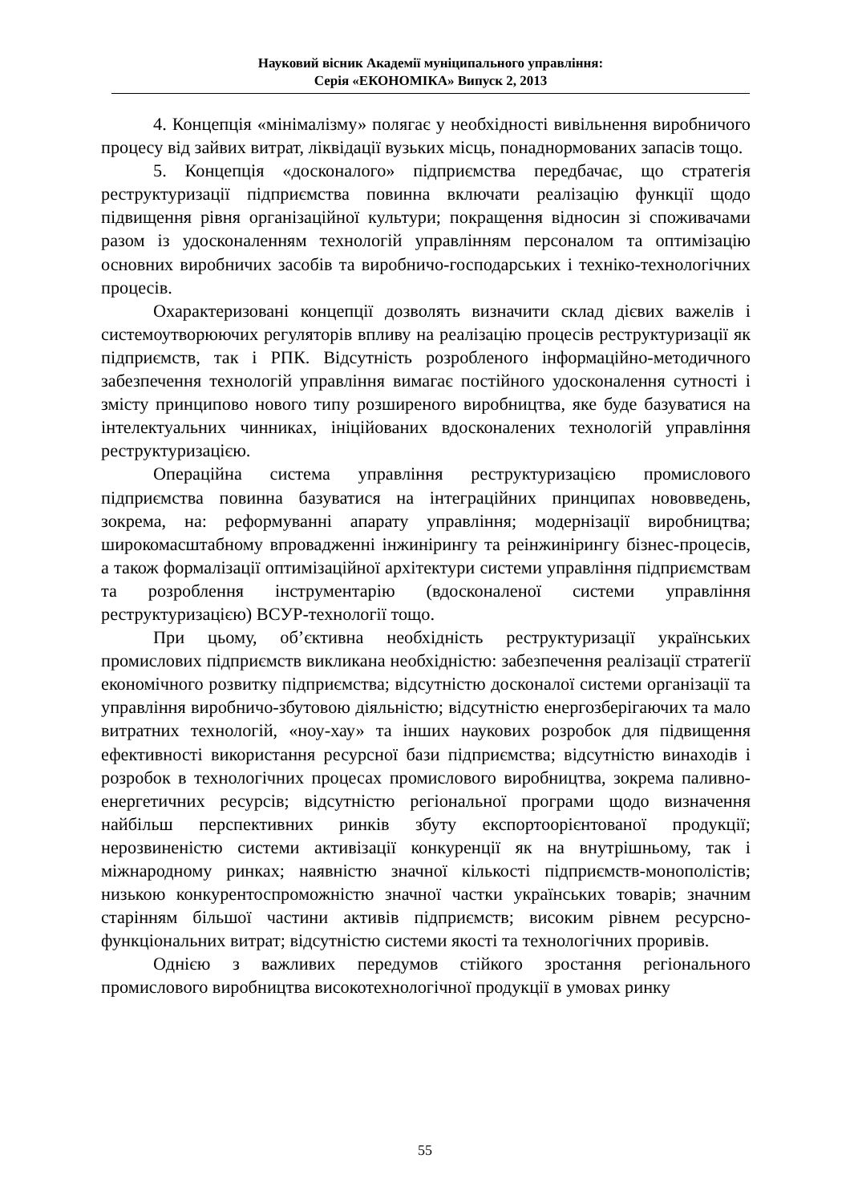Науковий вісник Академії муніципального управління:
Серія «ЕКОНОМІКА» Випуск 2, 2013
4. Концепція «мінімалізму» полягає у необхідності вивільнення виробничого процесу від зайвих витрат, ліквідації вузьких місць, понаднормованих запасів тощо.
5. Концепція «досконалого» підприємства передбачає, що стратегія реструктуризації підприємства повинна включати реалізацію функції щодо підвищення рівня організаційної культури; покращення відносин зі споживачами разом із удосконаленням технологій управлінням персоналом та оптимізацію основних виробничих засобів та виробничо-господарських і техніко-технологічних процесів.
Охарактеризовані концепції дозволять визначити склад дієвих важелів і системоутворюючих регуляторів впливу на реалізацію процесів реструктуризації як підприємств, так і РПК. Відсутність розробленого інформаційно-методичного забезпечення технологій управління вимагає постійного удосконалення сутності і змісту принципово нового типу розширеного виробництва, яке буде базуватися на інтелектуальних чинниках, ініційованих вдосконалених технологій управління реструктуризацією.
Операційна система управління реструктуризацією промислового підприємства повинна базуватися на інтеграційних принципах нововведень, зокрема, на: реформуванні апарату управління; модернізації виробництва; широкомасштабному впровадженні інжинірингу та реінжинірингу бізнес-процесів, а також формалізації оптимізаційної архітектури системи управління підприємствам та розроблення інструментарію (вдосконаленої системи управління реструктуризацією) ВСУР-технології тощо.
При цьому, об’єктивна необхідність реструктуризації українських промислових підприємств викликана необхідністю: забезпечення реалізації стратегії економічного розвитку підприємства; відсутністю досконалої системи організації та управління виробничо-збутовою діяльністю; відсутністю енергозберігаючих та мало витратних технологій, «ноу-хау» та інших наукових розробок для підвищення ефективності використання ресурсної бази підприємства; відсутністю винаходів і розробок в технологічних процесах промислового виробництва, зокрема паливно-енергетичних ресурсів; відсутністю регіональної програми щодо визначення найбільш перспективних ринків збуту експортоорієнтованої продукції; нерозвиненістю системи активізації конкуренції як на внутрішньому, так і міжнародному ринках; наявністю значної кількості підприємств-монополістів; низькою конкурентоспроможністю значної частки українських товарів; значним старінням більшої частини активів підприємств; високим рівнем ресурсно-функціональних витрат; відсутністю системи якості та технологічних проривів.
Однією з важливих передумов стійкого зростання регіонального промислового виробництва високотехнологічної продукції в умовах ринку
55